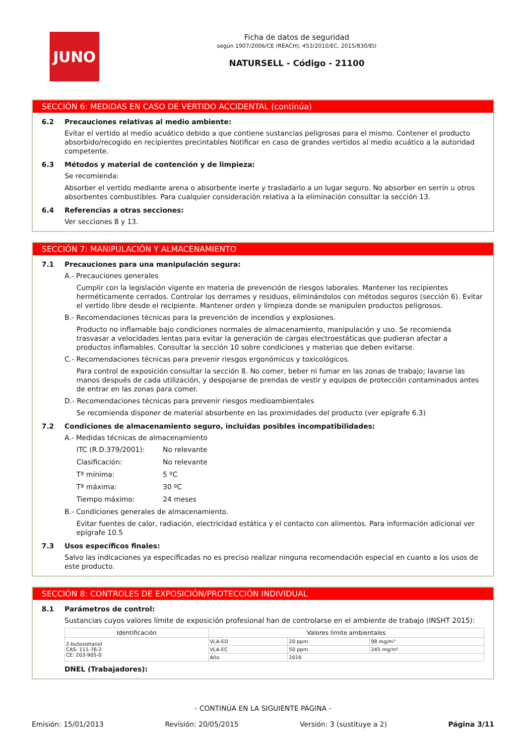JUNO
Ficha de datos de seguridad
según 1907/2006/CE (REACH), 453/2010/EC, 2015/830/EU
NATURSELL - Código - 21100
SECCIÓN 6: MEDIDAS EN CASO DE VERTIDO ACCIDENTAL (continúa)
6.2 Precauciones relativas al medio ambiente:
Evitar el vertido al medio acuático debido a que contiene sustancias peligrosas para el mismo. Contener el producto absorbido/recogido en recipientes precintables Notificar en caso de grandes vertidos al medio acuático a la autoridad competente.
6.3 Métodos y material de contención y de limpieza:
Se recomienda:
Absorber el vertido mediante arena o absorbente inerte y trasladarlo a un lugar seguro. No absorber en serrín u otros absorbentes combustibles. Para cualquier consideración relativa a la eliminación consultar la sección 13.
6.4 Referencias a otras secciones:
Ver secciones 8 y 13.
SECCIÓN 7: MANIPULACIÓN Y ALMACENAMIENTO
7.1 Precauciones para una manipulación segura:
A.- Precauciones generales
Cumplir con la legislación vigente en materia de prevención de riesgos laborales. Mantener los recipientes herméticamente cerrados. Controlar los derrames y residuos, eliminándolos con métodos seguros (sección 6). Evitar el vertido libre desde el recipiente. Mantener orden y limpieza donde se manipulen productos peligrosos.
B.- Recomendaciones técnicas para la prevención de incendios y explosiones.
Producto no inflamable bajo condiciones normales de almacenamiento, manipulación y uso. Se recomienda trasvasar a velocidades lentas para evitar la generación de cargas electroestáticas que pudieran afectar a productos inflamables. Consultar la sección 10 sobre condiciones y materias que deben evitarse.
C.- Recomendaciones técnicas para prevenir riesgos ergonómicos y toxicológicos.
Para control de exposición consultar la sección 8. No comer, beber ni fumar en las zonas de trabajo; lavarse las manos después de cada utilización, y despojarse de prendas de vestir y equipos de protección contaminados antes de entrar en las zonas para comer.
D.- Recomendaciones técnicas para prevenir riesgos medioambientales
Se recomienda disponer de material absorbente en las proximidades del producto (ver epígrafe 6.3)
7.2 Condiciones de almacenamiento seguro, incluidas posibles incompatibilidades:
A.- Medidas técnicas de almacenamiento
ITC (R.D.379/2001): No relevante
Clasificación: No relevante
Tª mínima: 5 ºC
Tª máxima: 30 ºC
Tiempo máximo: 24 meses
B.- Condiciones generales de almacenamiento.
Evitar fuentes de calor, radiación, electricidad estática y el contacto con alimentos. Para información adicional ver epígrafe 10.5
7.3 Usos específicos finales:
Salvo las indicaciones ya especificadas no es preciso realizar ninguna recomendación especial en cuanto a los usos de este producto.
SECCIÓN 8: CONTROLES DE EXPOSICIÓN/PROTECCIÓN INDIVIDUAL
8.1 Parámetros de control:
Sustancias cuyos valores límite de exposición profesional han de controlarse en el ambiente de trabajo (INSHT 2015):
| Identificación | Valores límite ambientales | | |
| --- | --- | --- | --- |
| 2-butoxietanol CAS: 111-76-2 CE: 203-905-0 | VLA-ED | 20 ppm | 98 mg/m³ |
| | VLA-EC | 50 ppm | 245 mg/m³ |
| | Año | 2016 | |
DNEL (Trabajadores):
- CONTINÚA EN LA SIGUIENTE PÁGINA -
Emisión: 15/01/2013 Revisión: 20/05/2015 Versión: 3 (sustituye a 2) Página 3/11